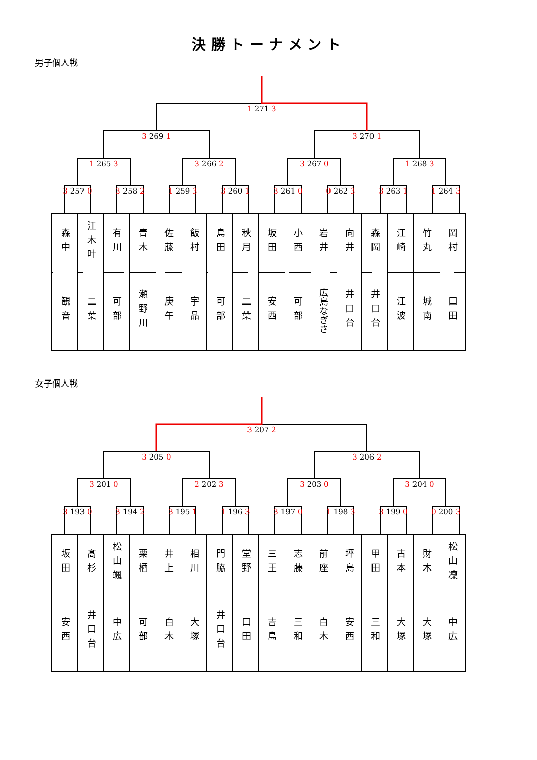決勝トーナメント
男子個人戦
1 271 3
3 269 1
3 270 1
1 265 3
3 266 2
3 267 0
1 268 3
3 257 0
3 258 2
1 259 3
3 260 1
3 261 0
0 262 3
3 263 1
1 264 3
| 森中 | 江木叶 | 有川 | 青木 | 佐藤 | 飯村 | 島田 | 秋月 | 坂田 | 小西 | 岩井 | 向井 | 森岡 | 江崎 | 竹丸 | 岡村 |
| 観音 | 二葉 | 可部 | 瀬野川 | 庚午 | 宇品 | 可部 | 二葉 | 安西 | 可部 | 広島なぎさ | 井口台 | 井口台 | 江波 | 城南 | 口田 |
女子個人戦
3 207 2
3 205 0
3 206 2
3 201 0
2 202 3
3 203 0
3 204 0
3 193 0
3 194 2
3 195 1
1 196 3
3 197 0
1 198 3
3 199 0
0 200 3
| 坂田 | 髙杉 | 松山颯 | 栗栖 | 井上 | 相川 | 門脇 | 堂野 | 三王 | 志藤 | 前座 | 坪島 | 甲田 | 古本 | 財木 | 松山凜 |
| 安西 | 井口台 | 中広 | 可部 | 白木 | 大塚 | 井口台 | 口田 | 吉島 | 三和 | 白木 | 安西 | 三和 | 大塚 | 大塚 | 中広 |